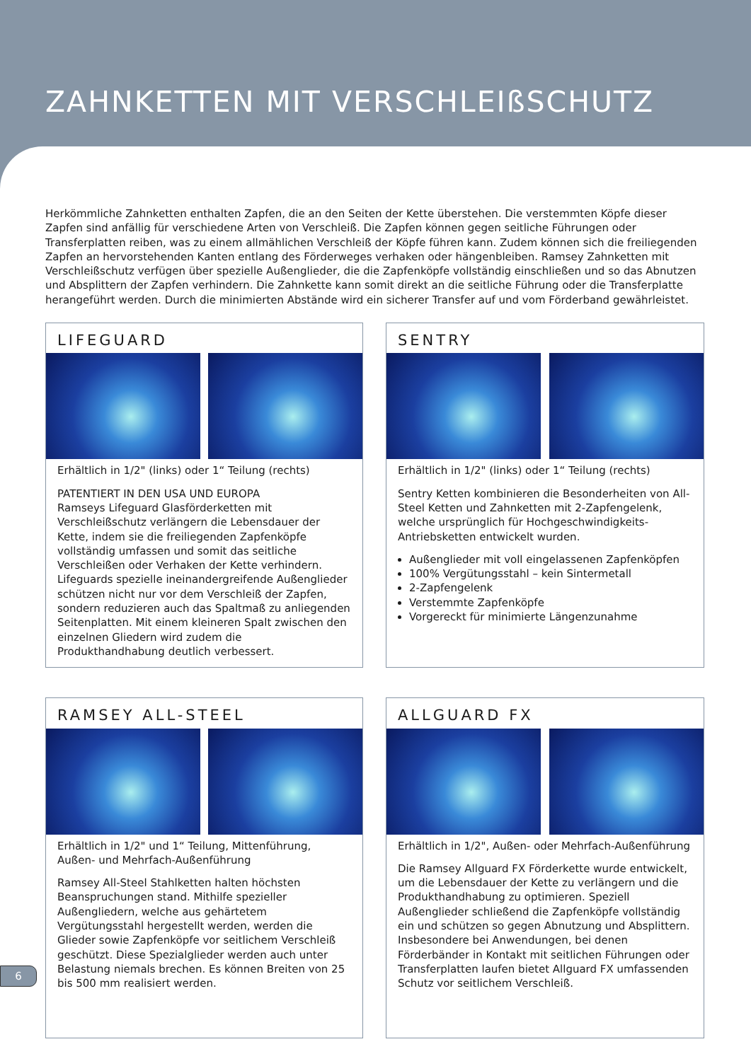ZAHNKETTEN MIT VERSCHLEIßSCHUTZ
Herkömmliche Zahnketten enthalten Zapfen, die an den Seiten der Kette überstehen. Die verstemmten Köpfe dieser Zapfen sind anfällig für verschiedene Arten von Verschleiß. Die Zapfen können gegen seitliche Führungen oder Transferplatten reiben, was zu einem allmählichen Verschleiß der Köpfe führen kann. Zudem können sich die freiliegenden Zapfen an hervorstehenden Kanten entlang des Förderweges verhaken oder hängenbleiben. Ramsey Zahnketten mit Verschleißschutz verfügen über spezielle Außenglieder, die die Zapfenköpfe vollständig einschließen und so das Abnutzen und Absplittern der Zapfen verhindern. Die Zahnkette kann somit direkt an die seitliche Führung oder die Transferplatte herangeführt werden. Durch die minimierten Abstände wird ein sicherer Transfer auf und vom Förderband gewährleistet.
LIFEGUARD
Erhältlich in 1/2" (links) oder 1“ Teilung (rechts)
PATENTIERT IN DEN USA UND EUROPA
Ramseys Lifeguard Glasförderketten mit Verschleißschutz verlängern die Lebensdauer der Kette, indem sie die freiliegenden Zapfenköpfe vollständig umfassen und somit das seitliche Verschleißen oder Verhaken der Kette verhindern. Lifeguards spezielle ineinandergreifende Außenglieder schützen nicht nur vor dem Verschleiß der Zapfen, sondern reduzieren auch das Spaltmaß zu anliegenden Seitenplatten. Mit einem kleineren Spalt zwischen den einzelnen Gliedern wird zudem die Produkthandhabung deutlich verbessert.
SENTRY
Erhältlich in 1/2" (links) oder 1“ Teilung (rechts)
Sentry Ketten kombinieren die Besonderheiten von All-Steel Ketten und Zahnketten mit 2-Zapfengelenk, welche ursprünglich für Hochgeschwindigkeits-Antriebsketten entwickelt wurden.
Außenglieder mit voll eingelassenen Zapfenköpfen
100% Vergütungsstahl – kein Sintermetall
2-Zapfengelenk
Verstemmte Zapfenköpfe
Vorgereckt für minimierte Längenzunahme
RAMSEY ALL-STEEL
Erhältlich in 1/2" und 1“ Teilung, Mittenführung, Außen- und Mehrfach-Außenführung
Ramsey All-Steel Stahlketten halten höchsten Beanspruchungen stand. Mithilfe spezieller Außengliedern, welche aus gehärtetem Vergütungsstahl hergestellt werden, werden die Glieder sowie Zapfenköpfe vor seitlichem Verschleiß geschützt. Diese Spezialglieder werden auch unter Belastung niemals brechen. Es können Breiten von 25 bis 500 mm realisiert werden.
ALLGUARD FX
Erhältlich in 1/2", Außen- oder Mehrfach-Außenführung
Die Ramsey Allguard FX Förderkette wurde entwickelt, um die Lebensdauer der Kette zu verlängern und die Produkthandhabung zu optimieren. Speziell Außenglieder schließend die Zapfenköpfe vollständig ein und schützen so gegen Abnutzung und Absplittern. Insbesondere bei Anwendungen, bei denen Förderbänder in Kontakt mit seitlichen Führungen oder Transferplatten laufen bietet Allguard FX umfassenden Schutz vor seitlichem Verschleiß.
6